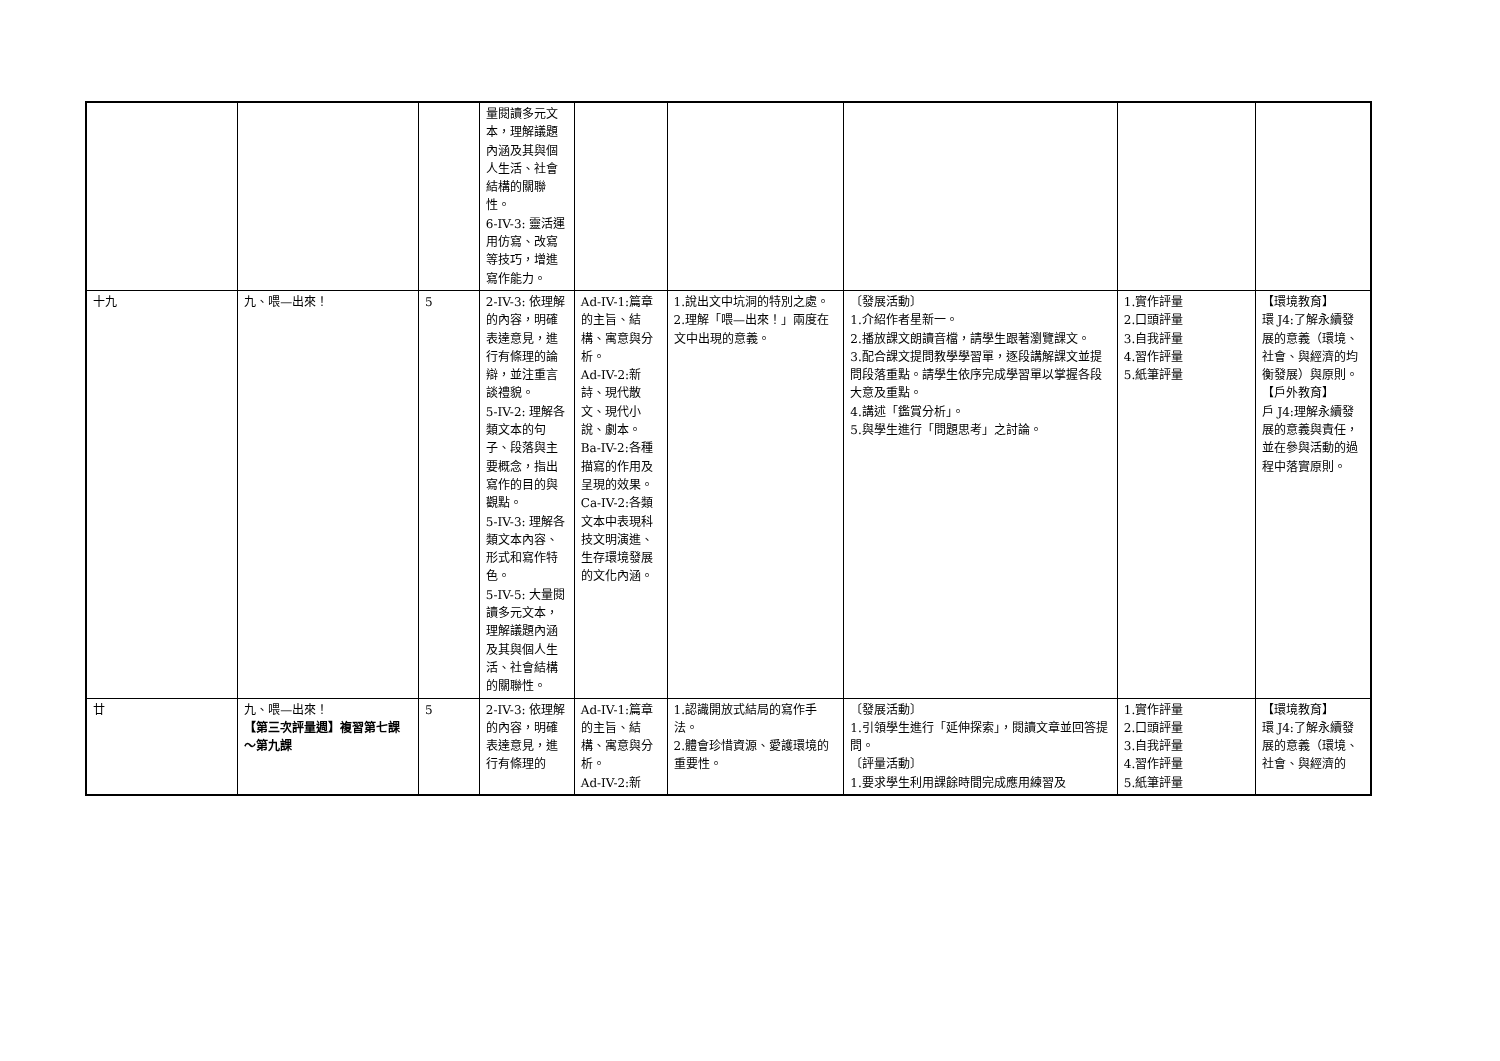| | | | 量閱讀多元文本，理解議題內涵及其與個人生活、社會結構的關聯性。 6-IV-3: 靈活運用仿寫、改寫等技巧，增進寫作能力。 | | | | | |
| 十九 | 九、喂—出來！ | 5 | 2-IV-3: 依理解的內容，明確表達意見，進行有條理的論辯，並注重言談禮貌。 5-IV-2: 理解各類文本的句子、段落與主要概念，指出寫作的目的與觀點。 5-IV-3: 理解各類文本內容、形式和寫作特色。 5-IV-5: 大量閱讀多元文本，理解議題內涵及其與個人生活、社會結構的關聯性。 | Ad-IV-1:篇章的主旨、結構、寓意與分析。 Ad-IV-2:新詩、現代散文、現代小說、劇本。 Ba-IV-2:各種描寫的作用及呈現的效果。 Ca-IV-2:各類文本中表現科技文明演進、生存環境發展的文化內涵。 | 1.說出文中坑洞的特別之處。 2.理解「喂—出來！」兩度在文中出現的意義。 | 〔發展活動〕 1.介紹作者星新一。 2.播放課文朗讀音檔，請學生跟著瀏覽課文。 3.配合課文提問教學學習單，逐段講解課文並提問段落重點。請學生依序完成學習單以掌握各段大意及重點。 4.講述「鑑賞分析」。 5.與學生進行「問題思考」之討論。 | 1.實作評量 2.口頭評量 3.自我評量 4.習作評量 5.紙筆評量 | 【環境教育】 環 J4:了解永續發展的意義（環境、社會、與經濟的均衡發展）與原則。 【戶外教育】 戶 J4:理解永續發展的意義與責任，並在參與活動的過程中落實原則。 |
| 廿 | 九、喂—出來！ 【第三次評量週】複習第七課～第九課 | 5 | 2-IV-3: 依理解的內容，明確表達意見，進行有條理的 | Ad-IV-1:篇章的主旨、結構、寓意與分析。 Ad-IV-2:新 | 1.認識開放式結局的寫作手法。 2.體會珍惜資源、愛護環境的重要性。 | 〔發展活動〕 1.引領學生進行「延伸探索」，閱讀文章並回答提問。 〔評量活動〕 1.要求學生利用課餘時間完成應用練習及 | 1.實作評量 2.口頭評量 3.自我評量 4.習作評量 5.紙筆評量 | 【環境教育】 環 J4:了解永續發展的意義（環境、社會、與經濟的 |